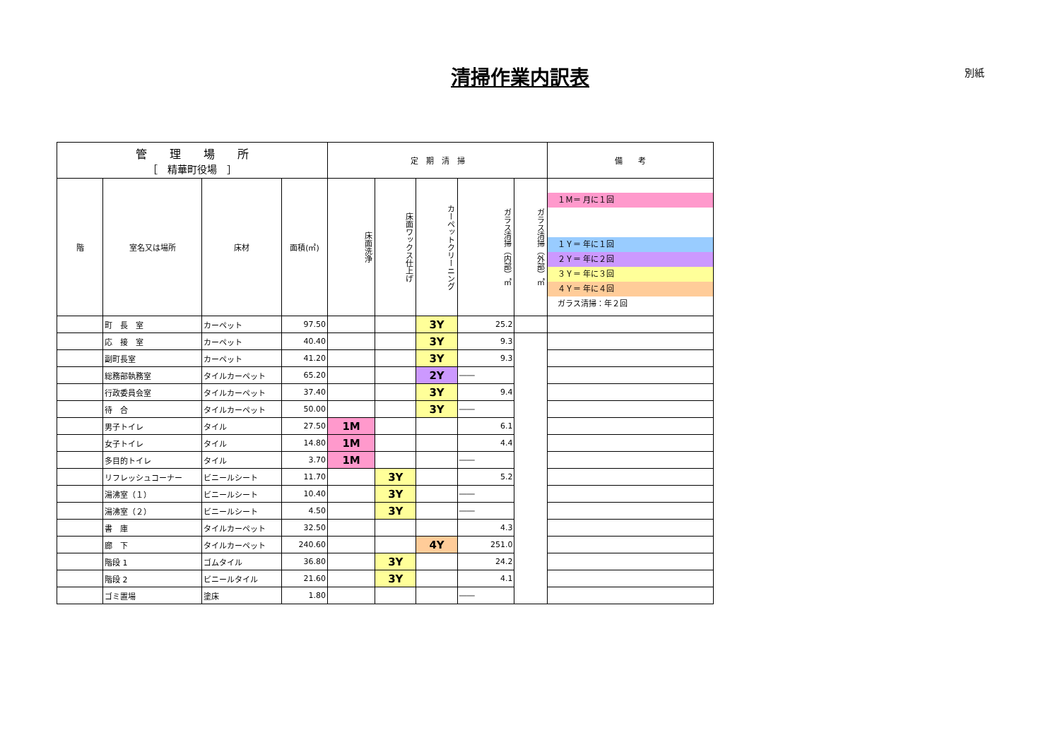清掃作業内訳表 別紙
| 管 理 場 所 ［ 精華町役場 ］ | | | | 定 期 清 掃 | | | | | 備 考 |
| --- | --- | --- | --- | --- | --- | --- | --- | --- | --- |
| | | | | 床面洗浄 | 床面ワックス仕上げ | カーペットクリーニング | ガラス清掃（内部）㎡ | ガラス清掃（外部）㎡ | １Ｍ＝ 月に１回 １Ｙ＝ 年に１回 ２Ｙ＝ 年に２回 ３Ｙ＝ 年に３回 ４Ｙ＝ 年に４回 ガラス清掃：年２回 |
| 階 | 室名又は場所 | 床材 | 面積(㎡) | | | | | | |
| | 町 長 室 | カーペット | 97.50 | | | 3Y | 25.2 | | |
| | 応 接 室 | カーペット | 40.40 | | | 3Y | 9.3 | | |
| | 副町長室 | カーペット | 41.20 | | | 3Y | 9.3 | | |
| | 総務部執務室 | タイルカーペット | 65.20 | | | 2Y | ―― | | |
| | 行政委員会室 | タイルカーペット | 37.40 | | | 3Y | 9.4 | | |
| | 待 合 | タイルカーペット | 50.00 | | | 3Y | ―― | | |
| | 男子トイレ | タイル | 27.50 | 1M | | | 6.1 | | |
| | 女子トイレ | タイル | 14.80 | 1M | | | 4.4 | | |
| | 多目的トイレ | タイル | 3.70 | 1M | | | ―― | | |
| | リフレッシュコーナー | ビニールシート | 11.70 | | 3Y | | 5.2 | | |
| | 湯沸室（１） | ビニールシート | 10.40 | | 3Y | | ―― | | |
| | 湯沸室（２） | ビニールシート | 4.50 | | 3Y | | ―― | | |
| | 書 庫 | タイルカーペット | 32.50 | | | | 4.3 | | |
| | 廊 下 | タイルカーペット | 240.60 | | | 4Y | 251.0 | | |
| | 階段 1 | ゴムタイル | 36.80 | | 3Y | | 24.2 | | |
| | 階段 2 | ビニールタイル | 21.60 | | 3Y | | 4.1 | | |
| | ゴミ置場 | 塗床 | 1.80 | | | | ―― | | |